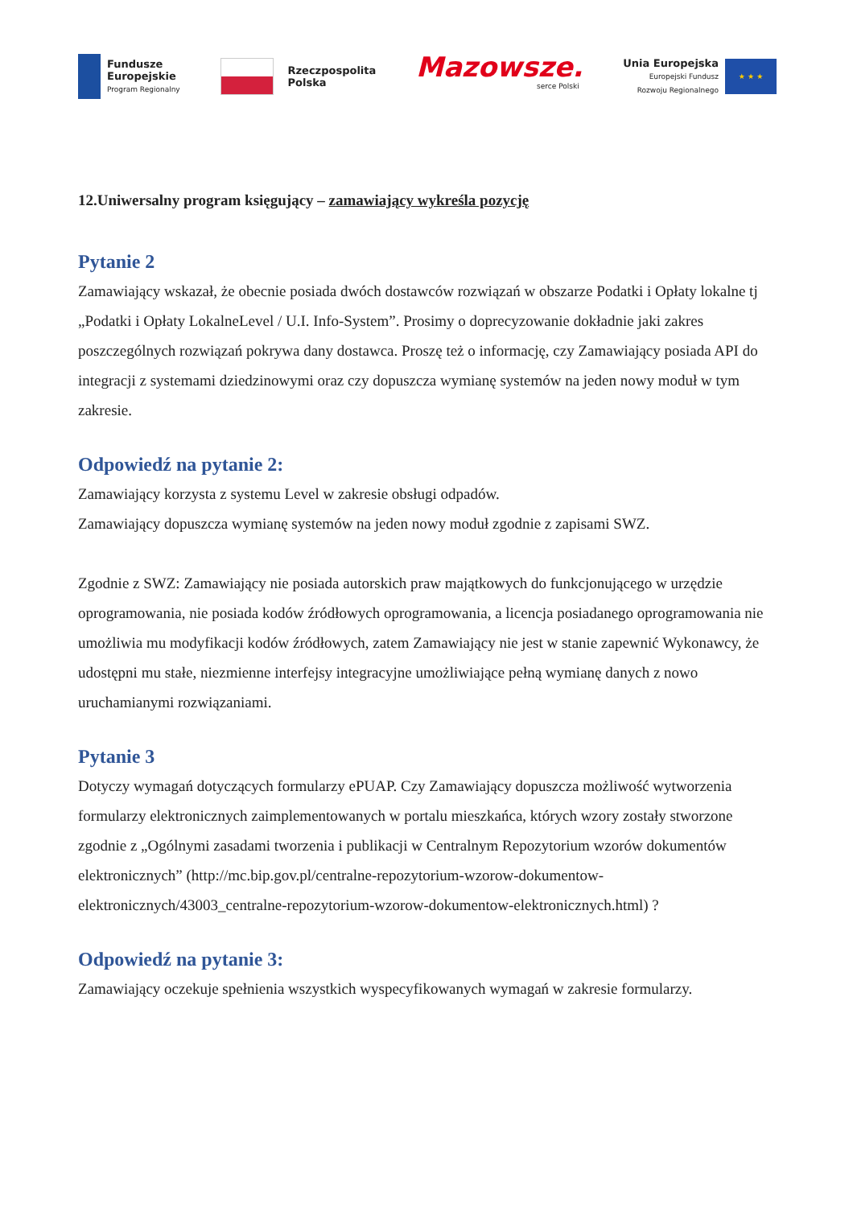Fundusze
Europejskie
Program Regionalny
Rzeczpospolita
Polska
Mazowsze.
serce Polski
Unia Europejska
Europejski Fundusz
Rozwoju Regionalnego
★ ★ ★
12.Uniwersalny program księgujący – zamawiający wykreśla pozycję
Pytanie 2
Zamawiający wskazał, że obecnie posiada dwóch dostawców rozwiązań w obszarze Podatki i Opłaty lokalne tj „Podatki i Opłaty LokalneLevel / U.I. Info-System”. Prosimy o doprecyzowanie dokładnie jaki zakres poszczególnych rozwiązań pokrywa dany dostawca. Proszę też o informację, czy Zamawiający posiada API do integracji z systemami dziedzinowymi oraz czy dopuszcza wymianę systemów na jeden nowy moduł w tym zakresie.
Odpowiedź na pytanie 2:
Zamawiający korzysta z systemu Level w zakresie obsługi odpadów.
Zamawiający dopuszcza wymianę systemów na jeden nowy moduł zgodnie z zapisami SWZ.
Zgodnie z SWZ: Zamawiający nie posiada autorskich praw majątkowych do funkcjonującego w urzędzie oprogramowania, nie posiada kodów źródłowych oprogramowania, a licencja posiadanego oprogramowania nie umożliwia mu modyfikacji kodów źródłowych, zatem Zamawiający nie jest w stanie zapewnić Wykonawcy, że udostępni mu stałe, niezmienne interfejsy integracyjne umożliwiające pełną wymianę danych z nowo uruchamianymi rozwiązaniami.
Pytanie 3
Dotyczy wymagań dotyczących formularzy ePUAP. Czy Zamawiający dopuszcza możliwość wytworzenia formularzy elektronicznych zaimplementowanych w portalu mieszkańca, których wzory zostały stworzone zgodnie z „Ogólnymi zasadami tworzenia i publikacji w Centralnym Repozytorium wzorów dokumentów elektronicznych” (http://mc.bip.gov.pl/centralne-repozytorium-wzorow-dokumentow-elektronicznych/43003_centralne-repozytorium-wzorow-dokumentow-elektronicznych.html) ?
Odpowiedź na pytanie 3:
Zamawiający oczekuje spełnienia wszystkich wyspecyfikowanych wymagań w zakresie formularzy.